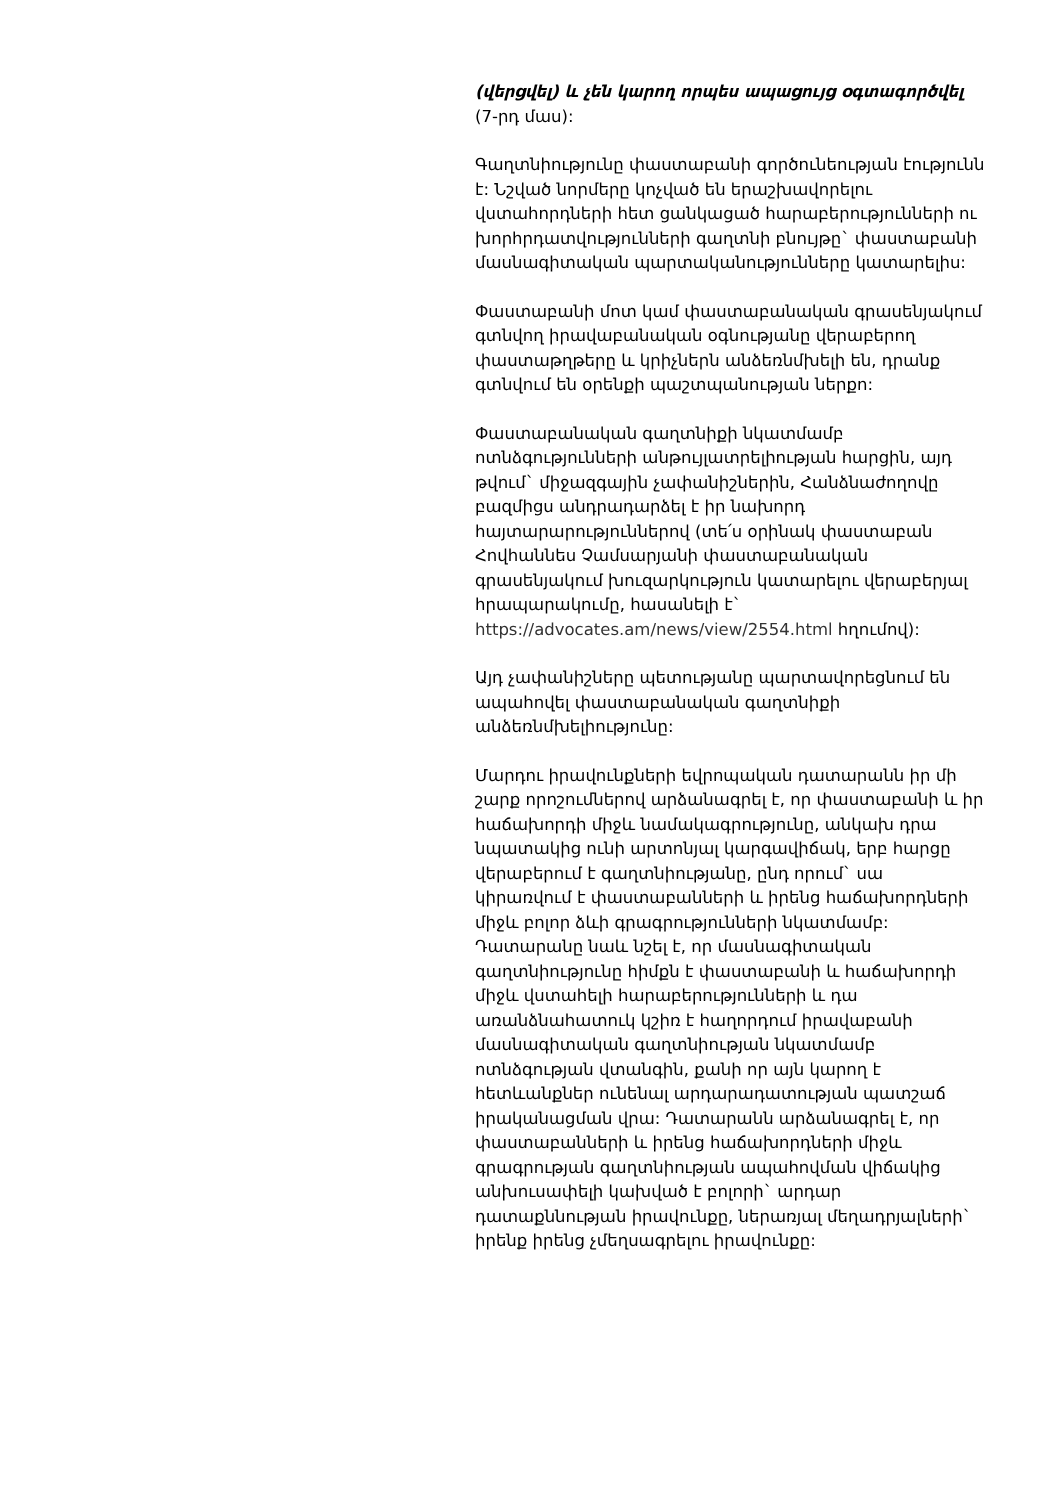(վերցվել) և չեն կարող որպես ապացույց օգտագործվել (7-րդ մաս):
Գաղտնիությունը փաստաբանի գործունեության էությունն է: Նշված նորմերը կոչված են երաշխավորելու վստահորդների հետ ցանկացած հարաբերությունների ու խորհրդատվությունների գաղտնի բնույթը` փաստաբանի մասնագիտական պարտականությունները կատարելիս:
Փաստաբանի մոտ կամ փաստաբանական գրասենյակում գտնվող իրավաբանական օգնությանը վերաբերող փաստաթղթերը և կրիչներն անձեռնմխելի են, դրանք գտնվում են օրենքի պաշտպանության ներքո:
Փաստաբանական գաղտնիքի նկատմամբ ոտնձգությունների անթույլատրելիության հարցին, այդ թվում` միջազգային չափանիշներին, Հանձնաժողովը բազմիցս անդրադարձել է իր նախորդ հայտարարություններով (տե՛ս օրինակ փաստաբան Հովհաննես Չամսարյանի փաստաբանական գրասենյակում խուզարկություն կատարելու վերաբերյալ հրապարակումը, հասանելի է` https://advocates.am/news/view/2554.html հղումով):
Այդ չափանիշները պետությանը պարտավորեցնում են ապահովել փաստաբանական գաղտնիքի անձեռնմխելիությունը:
Մարդու իրավունքների եվրոպական դատարանն իր մի շարք որոշումներով արձանագրել է, որ փաստաբանի և իր հաճախորդի միջև նամակագրությունը, անկախ դրա նպատակից ունի արտոնյալ կարգավիճակ, երբ հարցը վերաբերում է գաղտնիությանը, ընդ որում` սա կիրառվում է փաստաբանների և իրենց հաճախորդների միջև բոլոր ձևի գրագրությունների նկատմամբ: Դատարանը նաև նշել է, որ մասնագիտական գաղտնիությունը հիմքն է փաստաբանի և հաճախորդի միջև վստահելի հարաբերությունների և դա առանձնահատուկ կշիռ է հաղորդում իրավաբանի մասնագիտական գաղտնիության նկատմամբ ոտնձգության վտանգին, քանի որ այն կարող է հետևանքներ ունենալ արդարադատության պատշաճ իրականացման վրա: Դատարանն արձանագրել է, որ փաստաբանների և իրենց հաճախորդների միջև գրագրության գաղտնիության ապահովման վիճակից անխուսափելի կախված է բոլորի` արդար դատաքննության իրավունքը, ներառյալ մեղադրյալների` իրենք իրենց չմեղսագրելու իրավունքը: